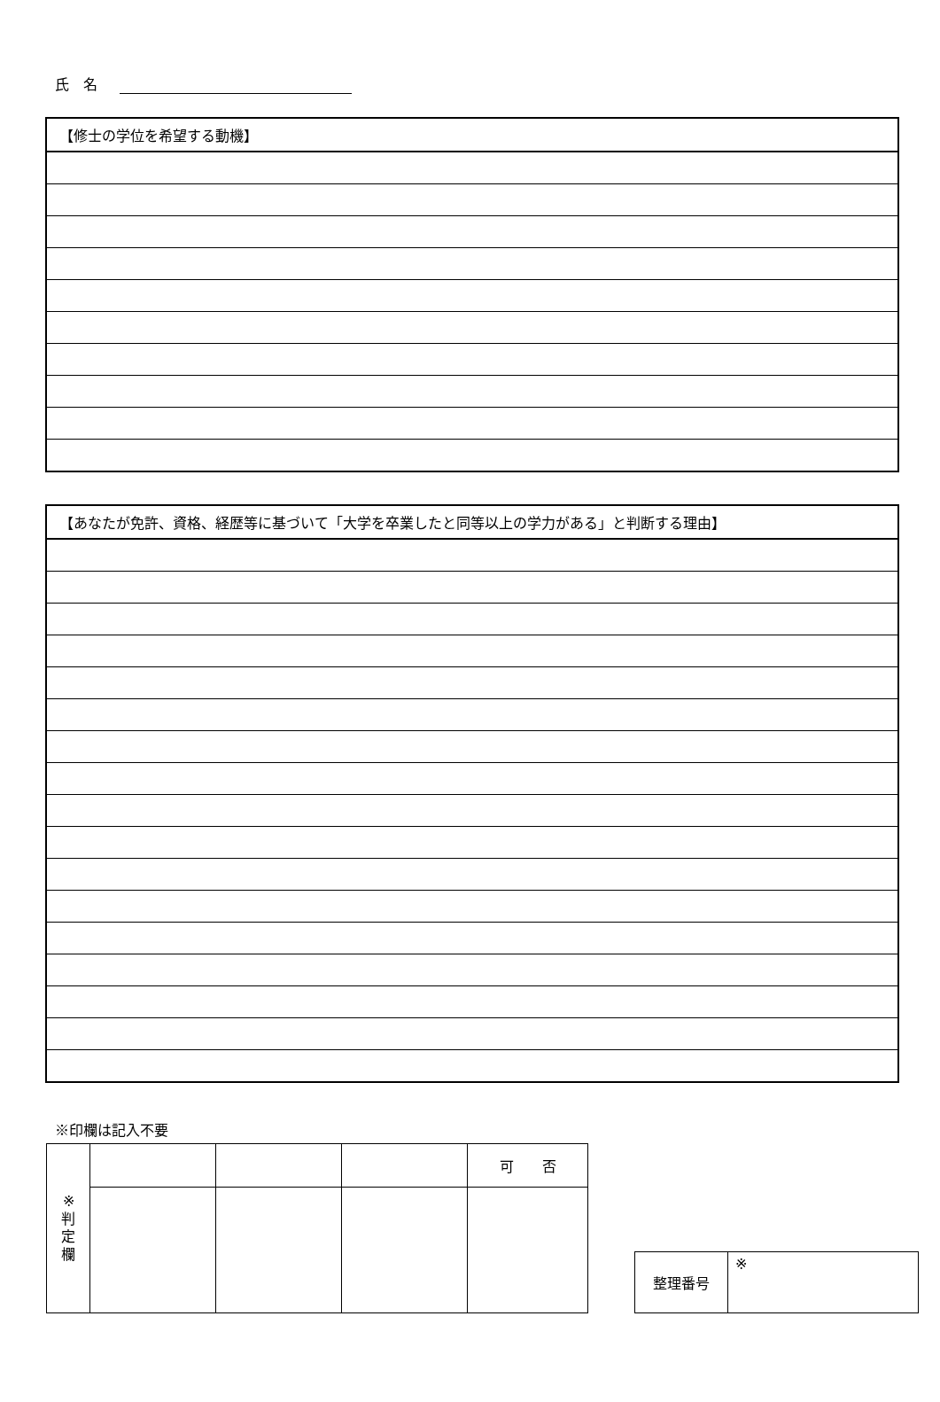氏　名
| 【修士の学位を希望する動機】 |
| 【あなたが免許、資格、経歴等に基づいて「大学を卒業したと同等以上の学力がある」と判断する理由】 |
※印欄は記入不要
| ※ 判 定 欄 | | | | 可 否 |
| 整理番号 | ※ |